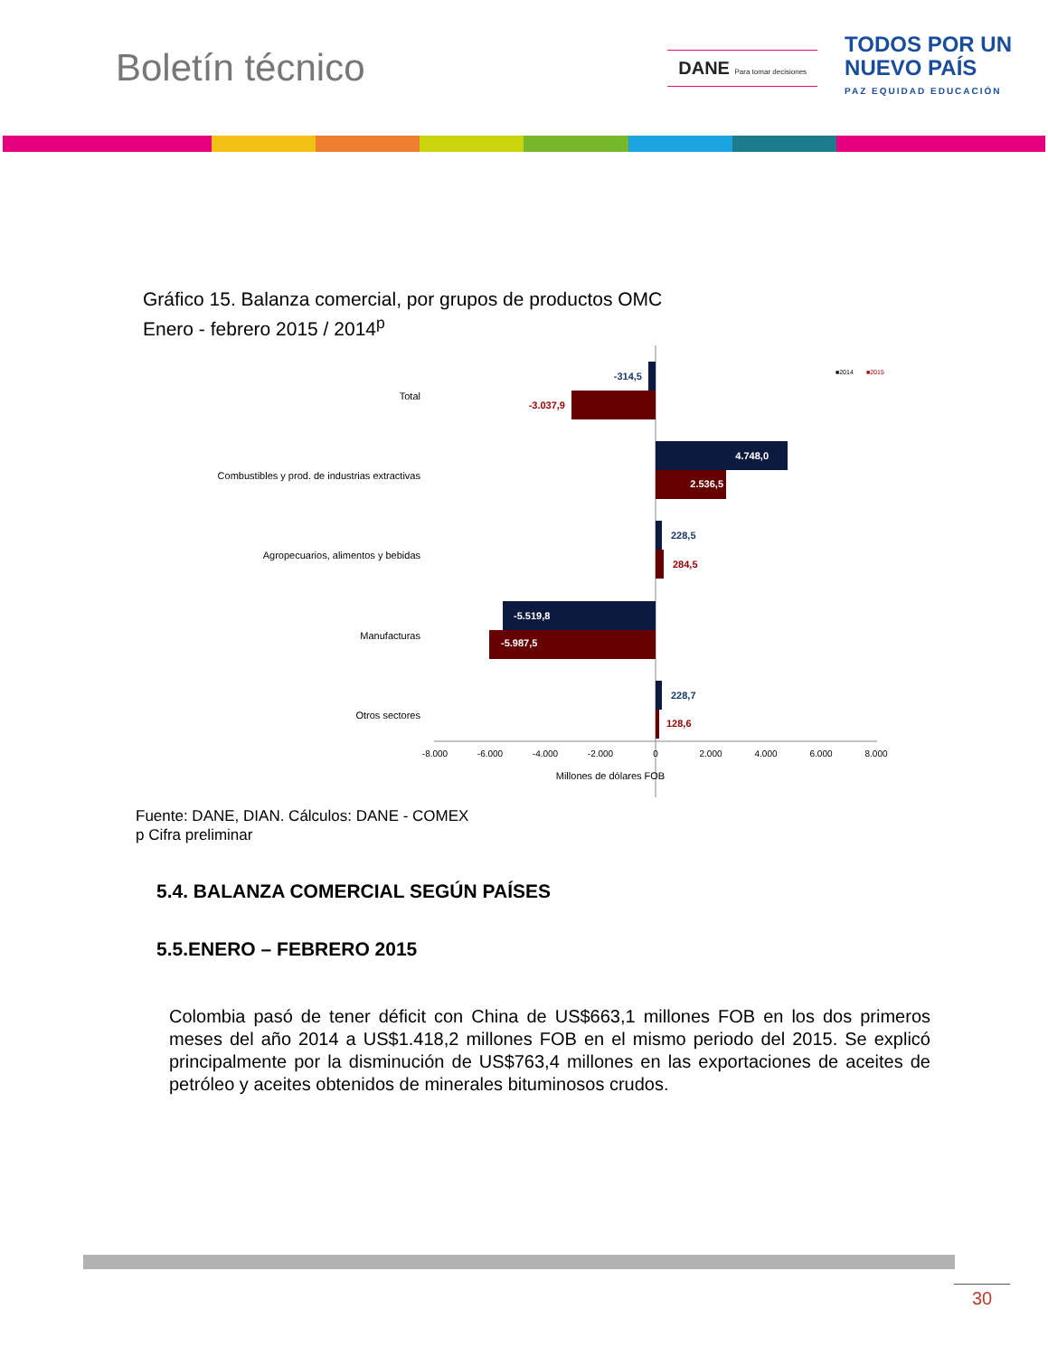Boletín técnico
DANE Para tomar decisiones
TODOS POR UN
NUEVO PAÍS
PAZ EQUIDAD EDUCACIÓN
Gráfico 15. Balanza comercial, por grupos de productos OMC
Enero - febrero 2015 / 2014<sup>p</sup>
■2014
■2015
Total
Combustibles y prod. de industrias extractivas
Agropecuarios, alimentos y bebidas
Manufacturas
Otros sectores
-314,5
-3.037,9
4.748,0
2.536,5
228,5
284,5
-5.519,8
-5.987,5
228,7
128,6
-8.000
-6.000
-4.000
-2.000
0
2.000
4.000
6.000
8.000
Millones de dólares FOB
Fuente: DANE, DIAN. Cálculos: DANE - COMEX
p Cifra preliminar
5.4. BALANZA COMERCIAL SEGÚN PAÍSES
5.5.ENERO – FEBRERO 2015
Colombia pasó de tener déficit con China de US$663,1 millones FOB en los dos primeros meses del año 2014 a US$1.418,2 millones FOB en el mismo periodo del 2015. Se explicó principalmente por la disminución de US$763,4 millones en las exportaciones de aceites de petróleo y aceites obtenidos de minerales bituminosos crudos.
30